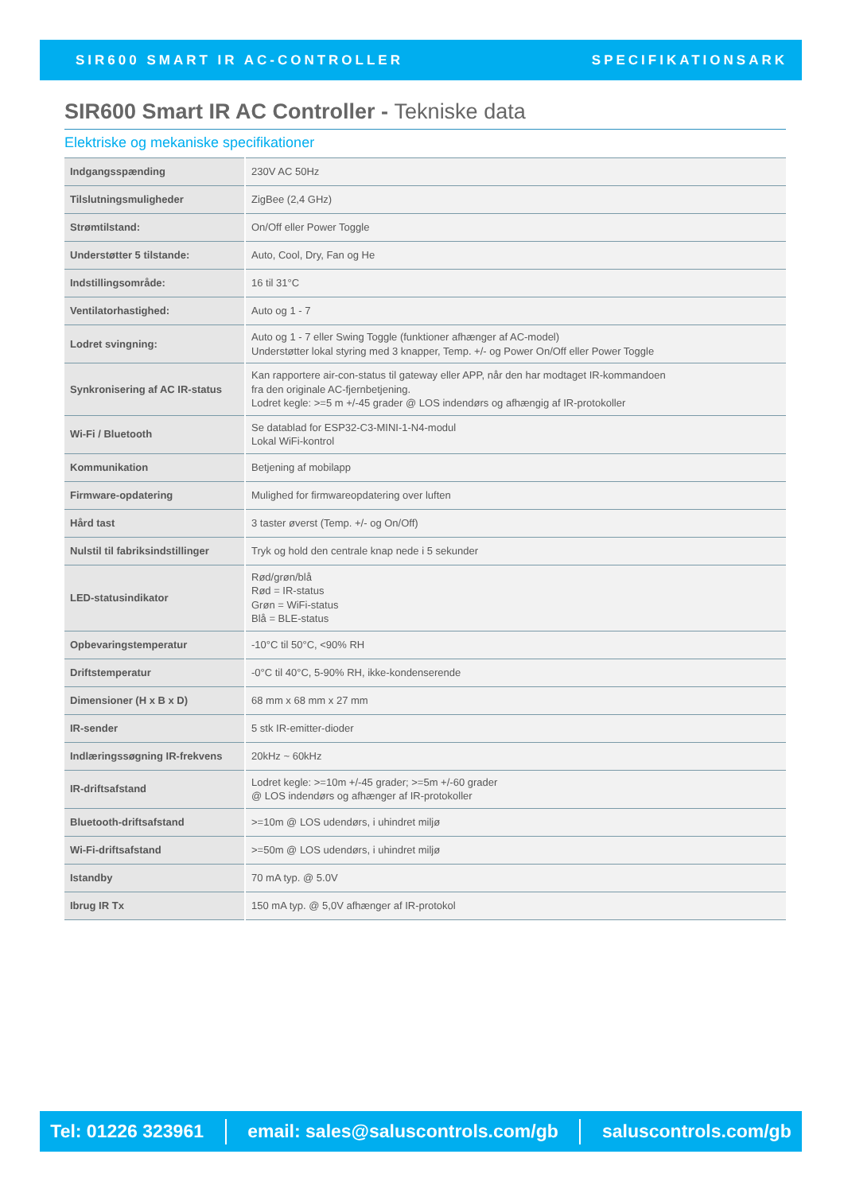SIR600 SMART IR AC-CONTROLLER SPECIFIKATIONSARK
SIR600 Smart IR AC Controller - Tekniske data
Elektriske og mekaniske specifikationer
| Indgangsspænding | 230V AC 50Hz |
| Tilslutningsmuligheder | ZigBee (2,4 GHz) |
| Strømtilstand: | On/Off eller Power Toggle |
| Understøtter 5 tilstande: | Auto, Cool, Dry, Fan og He |
| Indstillingsområde: | 16 til 31°C |
| Ventilatorhastighed: | Auto og 1 - 7 |
| Lodret svingning: | Auto og 1 - 7 eller Swing Toggle (funktioner afhænger af AC-model) Understøtter lokal styring med 3 knapper, Temp. +/- og Power On/Off eller Power Toggle |
| Synkronisering af AC IR-status | Kan rapportere air-con-status til gateway eller APP, når den har modtaget IR-kommandoen fra den originale AC-fjernbetjening. Lodret kegle: >=5 m +/-45 grader @ LOS indendørs og afhængig af IR-protokoller |
| Wi-Fi / Bluetooth | Se datablad for ESP32-C3-MINI-1-N4-modul Lokal WiFi-kontrol |
| Kommunikation | Betjening af mobilapp |
| Firmware-opdatering | Mulighed for firmwareopdatering over luften |
| Hård tast | 3 taster øverst (Temp. +/- og On/Off) |
| Nulstil til fabriksindstillinger | Tryk og hold den centrale knap nede i 5 sekunder |
| LED-statusindikator | Rød/grøn/blå Rød = IR-status Grøn = WiFi-status Blå = BLE-status |
| Opbevaringstemperatur | -10°C til 50°C, <90% RH |
| Driftstemperatur | -0°C til 40°C, 5-90% RH, ikke-kondenserende |
| Dimensioner (H x B x D) | 68 mm x 68 mm x 27 mm |
| IR-sender | 5 stk IR-emitter-dioder |
| Indlæringssøgning IR-frekvens | 20kHz ~ 60kHz |
| IR-driftsafstand | Lodret kegle: >=10m +/-45 grader; >=5m +/-60 grader @ LOS indendørs og afhænger af IR-protokoller |
| Bluetooth-driftsafstand | >=10m @ LOS udendørs, i uhindret miljø |
| Wi-Fi-driftsafstand | >=50m @ LOS udendørs, i uhindret miljø |
| Istandby | 70 mA typ. @ 5.0V |
| Ibrug IR Tx | 150 mA typ. @ 5,0V afhænger af IR-protokol |
Tel: 01226 323961
email: sales@saluscontrols.com/gb
saluscontrols.com/gb